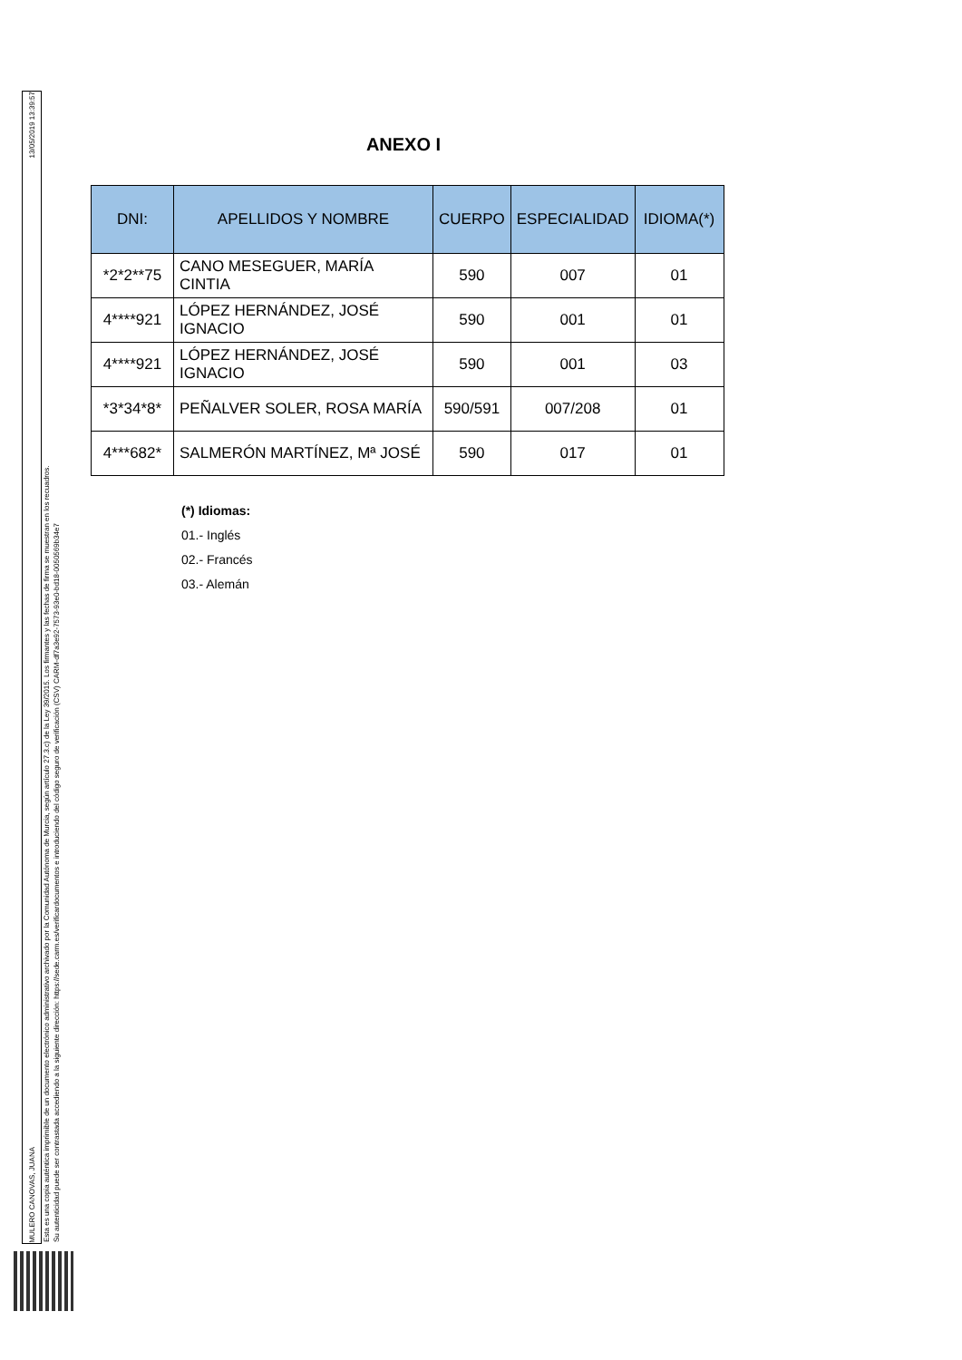13/05/2019 13:39:57
MULERO CANOVAS, JUANA
Esta es una copia auténtica imprimible de un documento electrónico administrativo archivado por la Comunidad Autónoma de Murcia, según artículo 27.3.c) de la Ley 39/2015. Los firmantes y las fechas de firma se muestran en los recuadros.
Su autenticidad puede ser contrastada accediendo a la siguiente dirección: https://sede.carm.es/verificardocumentos e introduciendo del código seguro de verificación (CSV) CARM-df7a3e92-7573-93e0-bd18-0050569b34e7
ANEXO I
| DNI: | APELLIDOS Y NOMBRE | CUERPO | ESPECIALIDAD | IDIOMA(*) |
| --- | --- | --- | --- | --- |
| *2*2**75 | CANO MESEGUER, MARÍA CINTIA | 590 | 007 | 01 |
| 4****921 | LÓPEZ HERNÁNDEZ, JOSÉ IGNACIO | 590 | 001 | 01 |
| 4****921 | LÓPEZ HERNÁNDEZ, JOSÉ IGNACIO | 590 | 001 | 03 |
| *3*34*8* | PEÑALVER SOLER, ROSA MARÍA | 590/591 | 007/208 | 01 |
| 4***682* | SALMERÓN MARTÍNEZ, Mª JOSÉ | 590 | 017 | 01 |
(*) Idiomas:
01.- Inglés
02.- Francés
03.- Alemán